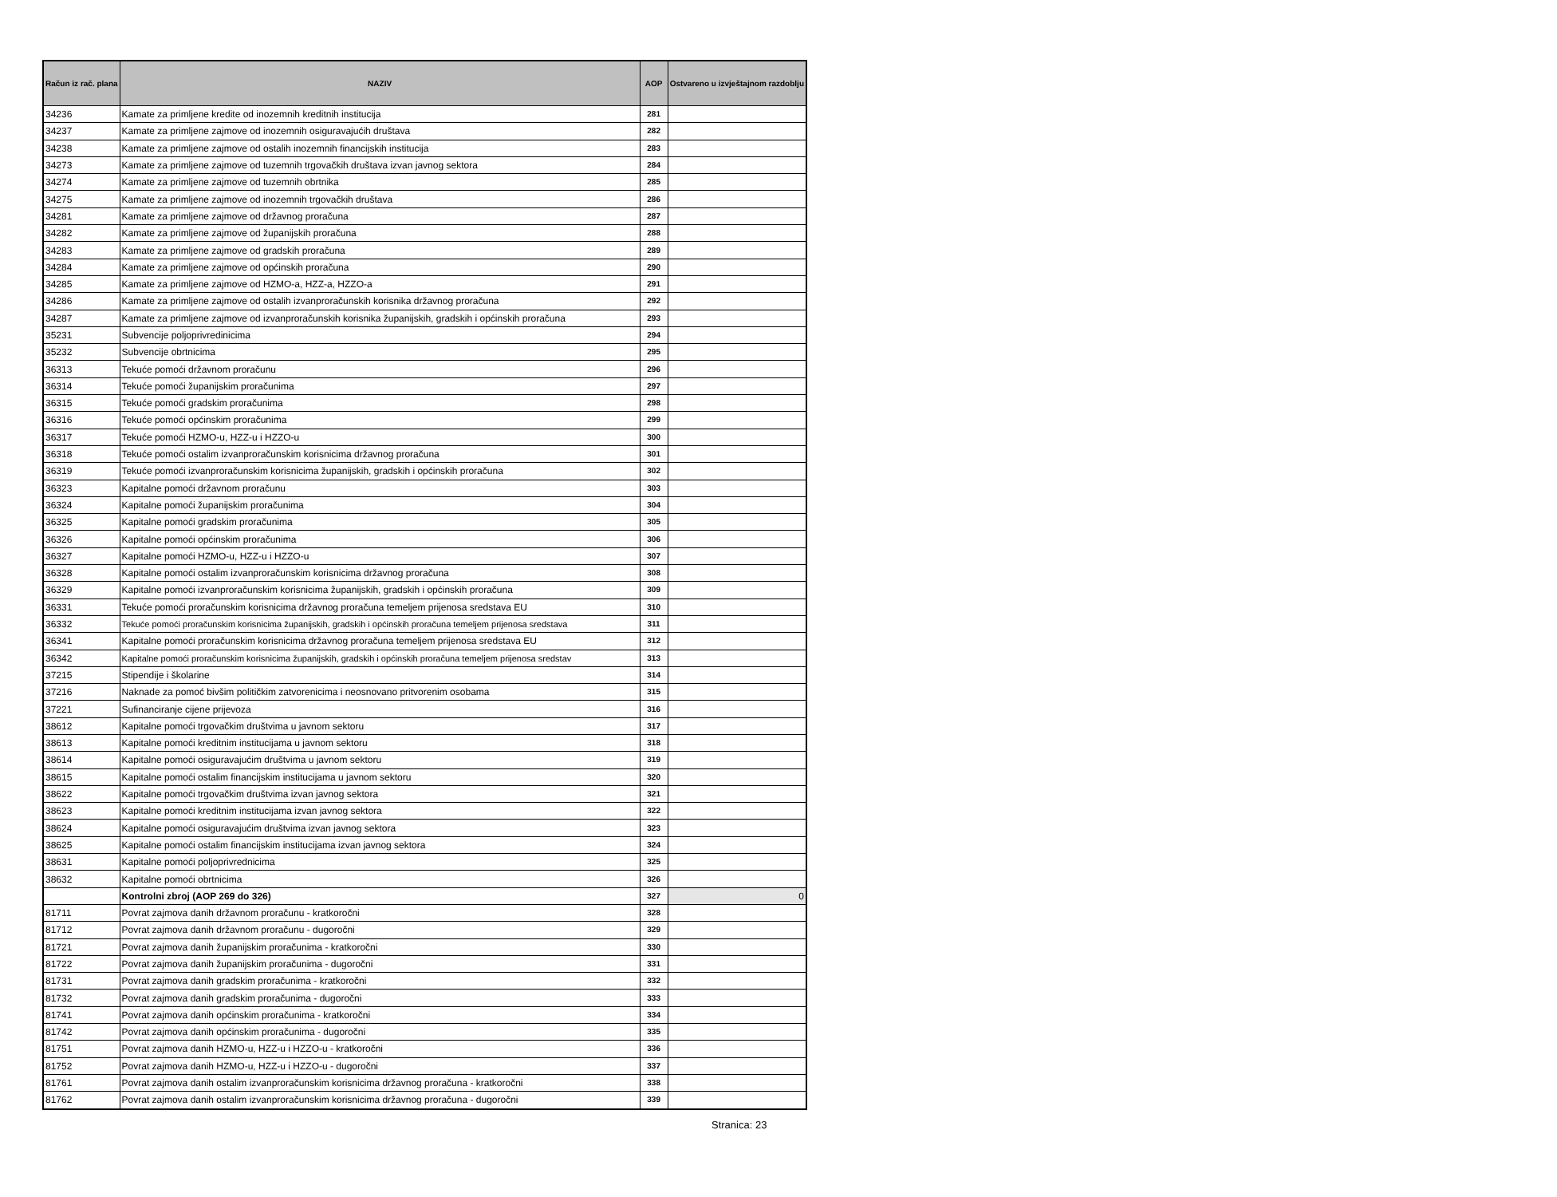| Račun iz rač. plana | NAZIV | AOP | Ostvareno u izvještajnom razdoblju |
| --- | --- | --- | --- |
| 34236 | Kamate za primljene kredite od inozemnih kreditnih institucija | 281 | |
| 34237 | Kamate za primljene zajmove od inozemnih osiguravajućih društava | 282 | |
| 34238 | Kamate za primljene zajmove od ostalih inozemnih financijskih institucija | 283 | |
| 34273 | Kamate za primljene zajmove od tuzemnih trgovačkih društava izvan javnog sektora | 284 | |
| 34274 | Kamate za primljene zajmove od tuzemnih obrtnika | 285 | |
| 34275 | Kamate za primljene zajmove od inozemnih trgovačkih društava | 286 | |
| 34281 | Kamate za primljene zajmove od državnog proračuna | 287 | |
| 34282 | Kamate za primljene zajmove od županijskih proračuna | 288 | |
| 34283 | Kamate za primljene zajmove od gradskih proračuna | 289 | |
| 34284 | Kamate za primljene zajmove od općinskih proračuna | 290 | |
| 34285 | Kamate za primljene zajmove od HZMO-a, HZZ-a, HZZO-a | 291 | |
| 34286 | Kamate za primljene zajmove od ostalih izvanproračunskih korisnika državnog proračuna | 292 | |
| 34287 | Kamate za primljene zajmove od izvanproračunskih korisnika županijskih, gradskih i općinskih proračuna | 293 | |
| 35231 | Subvencije poljoprivredinicima | 294 | |
| 35232 | Subvencije obrtnicima | 295 | |
| 36313 | Tekuće pomoći državnom proračunu | 296 | |
| 36314 | Tekuće pomoći županijskim proračunima | 297 | |
| 36315 | Tekuće pomoći gradskim proračunima | 298 | |
| 36316 | Tekuće pomoći općinskim proračunima | 299 | |
| 36317 | Tekuće pomoći HZMO-u, HZZ-u i HZZO-u | 300 | |
| 36318 | Tekuće pomoći ostalim izvanproračunskim korisnicima državnog proračuna | 301 | |
| 36319 | Tekuće pomoći izvanproračunskim korisnicima županijskih, gradskih i općinskih proračuna | 302 | |
| 36323 | Kapitalne pomoći državnom proračunu | 303 | |
| 36324 | Kapitalne pomoći županijskim proračunima | 304 | |
| 36325 | Kapitalne pomoći gradskim proračunima | 305 | |
| 36326 | Kapitalne pomoći općinskim proračunima | 306 | |
| 36327 | Kapitalne pomoći HZMO-u, HZZ-u i HZZO-u | 307 | |
| 36328 | Kapitalne pomoći ostalim izvanproračunskim korisnicima državnog proračuna | 308 | |
| 36329 | Kapitalne pomoći izvanproračunskim korisnicima županijskih, gradskih i općinskih proračuna | 309 | |
| 36331 | Tekuće pomoći proračunskim korisnicima državnog proračuna temeljem prijenosa sredstava EU | 310 | |
| 36332 | Tekuće pomoći proračunskim korisnicima županijskih, gradskih i općinskih proračuna temeljem prijenosa sredstava | 311 | |
| 36341 | Kapitalne pomoći proračunskim korisnicima državnog proračuna temeljem prijenosa sredstava EU | 312 | |
| 36342 | Kapitalne pomoći proračunskim korisnicima županijskih, gradskih i općinskih proračuna temeljem prijenosa sredstav | 313 | |
| 37215 | Stipendije i školarine | 314 | |
| 37216 | Naknade za pomoć bivšim političkim zatvorenicima i neosnovano pritvorenim osobama | 315 | |
| 37221 | Sufinanciranje cijene prijevoza | 316 | |
| 38612 | Kapitalne pomoći trgovačkim društvima u javnom sektoru | 317 | |
| 38613 | Kapitalne pomoći kreditnim institucijama u javnom sektoru | 318 | |
| 38614 | Kapitalne pomoći osiguravajućim društvima u javnom sektoru | 319 | |
| 38615 | Kapitalne pomoći ostalim financijskim institucijama u javnom sektoru | 320 | |
| 38622 | Kapitalne pomoći trgovačkim društvima izvan javnog sektora | 321 | |
| 38623 | Kapitalne pomoći kreditnim institucijama izvan javnog sektora | 322 | |
| 38624 | Kapitalne pomoći osiguravajućim društvima izvan javnog sektora | 323 | |
| 38625 | Kapitalne pomoći ostalim financijskim institucijama izvan javnog sektora | 324 | |
| 38631 | Kapitalne pomoći poljoprivrednicima | 325 | |
| 38632 | Kapitalne pomoći obrtnicima | 326 | |
| | Kontrolni zbroj (AOP 269 do 326) | 327 | 0 |
| 81711 | Povrat zajmova danih državnom proračunu - kratkoročni | 328 | |
| 81712 | Povrat zajmova danih državnom proračunu - dugoročni | 329 | |
| 81721 | Povrat zajmova danih županijskim proračunima - kratkoročni | 330 | |
| 81722 | Povrat zajmova danih županijskim proračunima - dugoročni | 331 | |
| 81731 | Povrat zajmova danih gradskim proračunima - kratkoročni | 332 | |
| 81732 | Povrat zajmova danih gradskim proračunima - dugoročni | 333 | |
| 81741 | Povrat zajmova danih općinskim proračunima - kratkoročni | 334 | |
| 81742 | Povrat zajmova danih općinskim proračunima - dugoročni | 335 | |
| 81751 | Povrat zajmova danih HZMO-u, HZZ-u i HZZO-u - kratkoročni | 336 | |
| 81752 | Povrat zajmova danih HZMO-u, HZZ-u i HZZO-u - dugoročni | 337 | |
| 81761 | Povrat zajmova danih ostalim izvanproračunskim korisnicima državnog proračuna - kratkoročni | 338 | |
| 81762 | Povrat zajmova danih ostalim izvanproračunskim korisnicima državnog proračuna - dugoročni | 339 | |
Stranica: 23